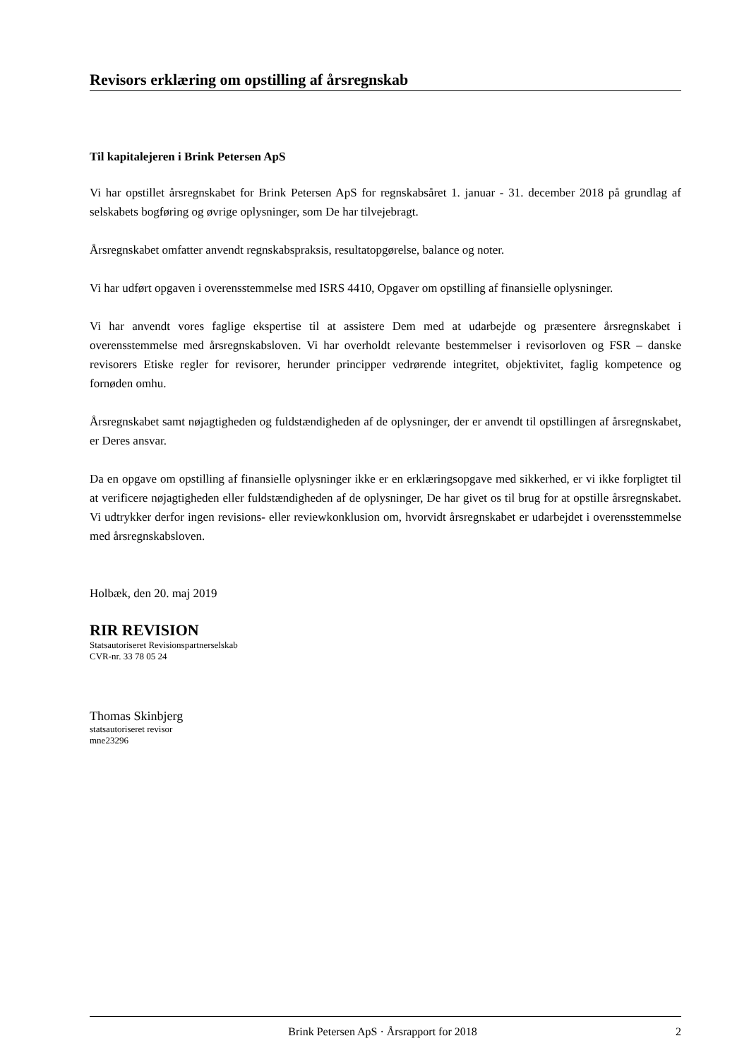Revisors erklæring om opstilling af årsregnskab
Til kapitalejeren i Brink Petersen ApS
Vi har opstillet årsregnskabet for Brink Petersen ApS for regnskabsåret 1. januar - 31. december 2018 på grundlag af selskabets bogføring og øvrige oplysninger, som De har tilvejebragt.
Årsregnskabet omfatter anvendt regnskabspraksis, resultatopgørelse, balance og noter.
Vi har udført opgaven i overensstemmelse med ISRS 4410, Opgaver om opstilling af finansielle oplysninger.
Vi har anvendt vores faglige ekspertise til at assistere Dem med at udarbejde og præsentere årsregnskabet i overensstemmelse med årsregnskabsloven. Vi har overholdt relevante bestemmelser i revisorloven og FSR – danske revisorers Etiske regler for revisorer, herunder principper vedrørende integritet, objektivitet, faglig kompetence og fornøden omhu.
Årsregnskabet samt nøjagtigheden og fuldstændigheden af de oplysninger, der er anvendt til opstillingen af årsregnskabet, er Deres ansvar.
Da en opgave om opstilling af finansielle oplysninger ikke er en erklæringsopgave med sikkerhed, er vi ikke forpligtet til at verificere nøjagtigheden eller fuldstændigheden af de oplysninger, De har givet os til brug for at opstille årsregnskabet. Vi udtrykker derfor ingen revisions- eller reviewkonklusion om, hvorvidt årsregnskabet er udarbejdet i overensstemmelse med årsregnskabsloven.
Holbæk, den 20. maj 2019
RIR REVISION
Statsautoriseret Revisionspartnerselskab
CVR-nr. 33 78 05 24
Thomas Skinbjerg
statsautoriseret revisor
mne23296
Brink Petersen ApS · Årsrapport for 2018 2